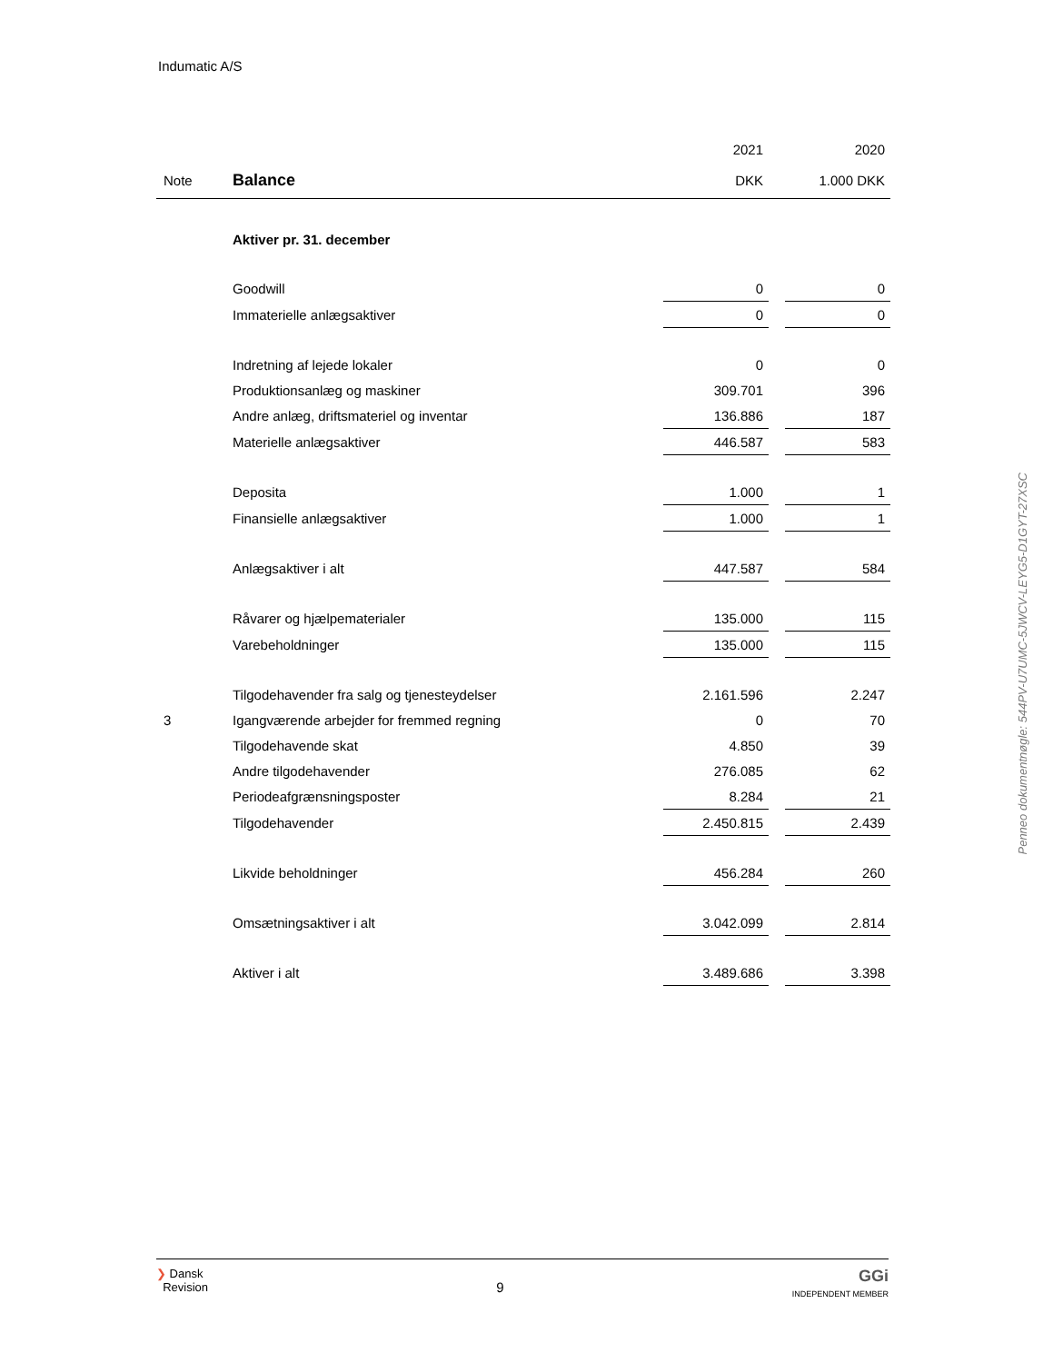Indumatic A/S
| | | 2021 | | 2020 |
| --- | --- | --- | --- | --- |
| Note | Balance | DKK | | 1.000 DKK |
| | Aktiver pr. 31. december | | | |
| | Goodwill | 0 | | 0 |
| | Immaterielle anlægsaktiver | 0 | | 0 |
| | Indretning af lejede lokaler | 0 | | 0 |
| | Produktionsanlæg og maskiner | 309.701 | | 396 |
| | Andre anlæg, driftsmateriel og inventar | 136.886 | | 187 |
| | Materielle anlægsaktiver | 446.587 | | 583 |
| | Deposita | 1.000 | | 1 |
| | Finansielle anlægsaktiver | 1.000 | | 1 |
| | Anlægsaktiver i alt | 447.587 | | 584 |
| | Råvarer og hjælpematerialer | 135.000 | | 115 |
| | Varebeholdninger | 135.000 | | 115 |
| | Tilgodehavender fra salg og tjenesteydelser | 2.161.596 | | 2.247 |
| 3 | Igangværende arbejder for fremmed regning | 0 | | 70 |
| | Tilgodehavende skat | 4.850 | | 39 |
| | Andre tilgodehavender | 276.085 | | 62 |
| | Periodeafgrænsningsposter | 8.284 | | 21 |
| | Tilgodehavender | 2.450.815 | | 2.439 |
| | Likvide beholdninger | 456.284 | | 260 |
| | Omsætningsaktiver i alt | 3.042.099 | | 2.814 |
| | Aktiver i alt | 3.489.686 | | 3.398 |
Penneo dokumentnøgle: 544PV-U7UMC-5JWCV-LEYG5-D1GYT-27XSC
❯ Dansk
Revision
9
GGi
INDEPENDENT MEMBER